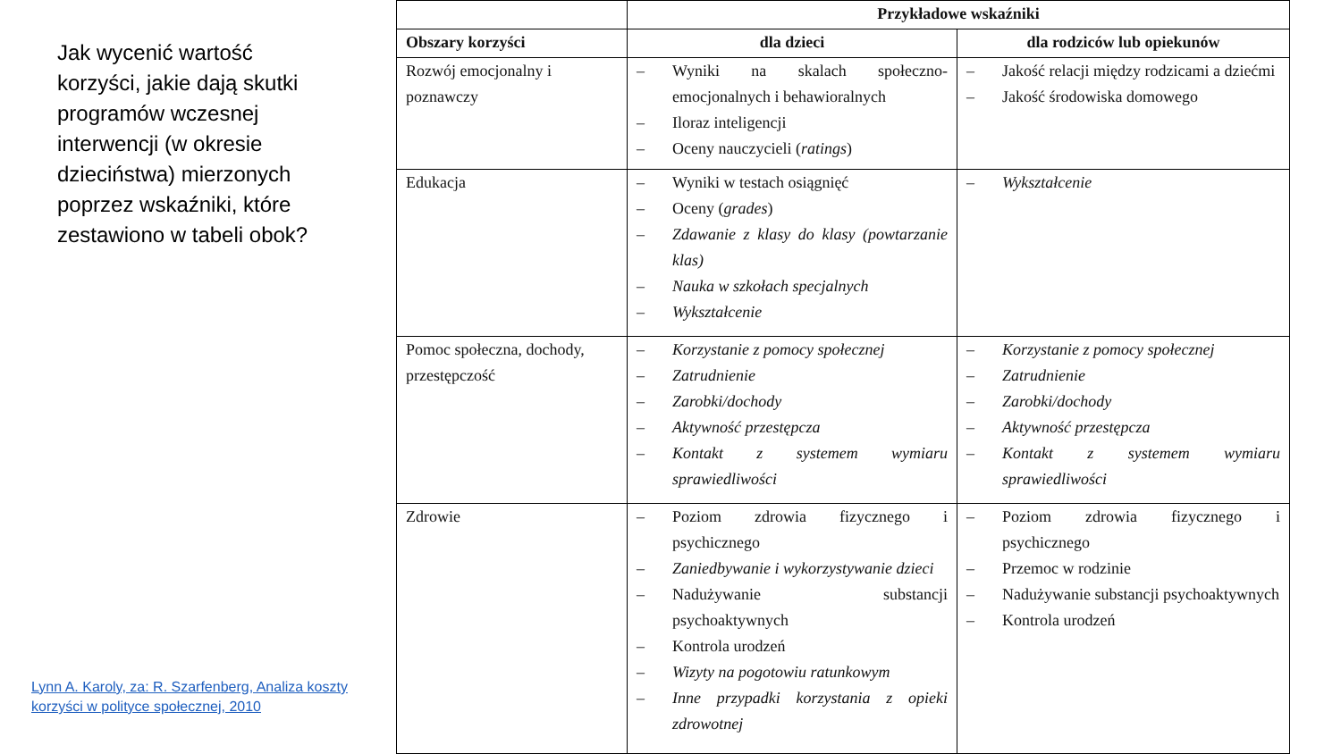Jak wycenić wartość korzyści, jakie dają skutki programów wczesnej interwencji (w okresie dzieciństwa) mierzonych poprzez wskaźniki, które zestawiono w tabeli obok?
Lynn A. Karoly, za: R. Szarfenberg, Analiza koszty korzyści w polityce społecznej, 2010
| | Przykładowe wskaźniki | |
| --- | --- | --- |
| Obszary korzyści | dla dzieci | dla rodziców lub opiekunów |
| Rozwój emocjonalny i poznawczy | – Wyniki na skalach społeczno-emocjonalnych i behawioralnych – Iloraz inteligencji – Oceny nauczycieli ( ratings ) | – Jakość relacji między rodzicami a dziećmi – Jakość środowiska domowego |
| Edukacja | – Wyniki w testach osiągnięć – Oceny ( grades ) – Zdawanie z klasy do klasy (powtarzanie klas) – Nauka w szkołach specjalnych – Wykształcenie | – Wykształcenie |
| Pomoc społeczna, dochody, przestępczość | – Korzystanie z pomocy społecznej – Zatrudnienie – Zarobki/dochody – Aktywność przestępcza – Kontakt z systemem wymiaru sprawiedliwości | – Korzystanie z pomocy społecznej – Zatrudnienie – Zarobki/dochody – Aktywność przestępcza – Kontakt z systemem wymiaru sprawiedliwości |
| Zdrowie | – Poziom zdrowia fizycznego i psychicznego – Zaniedbywanie i wykorzystywanie dzieci – Nadużywanie substancji psychoaktywnych – Kontrola urodzeń – Wizyty na pogotowiu ratunkowym – Inne przypadki korzystania z opieki zdrowotnej | – Poziom zdrowia fizycznego i psychicznego – Przemoc w rodzinie – Nadużywanie substancji psychoaktywnych – Kontrola urodzeń |